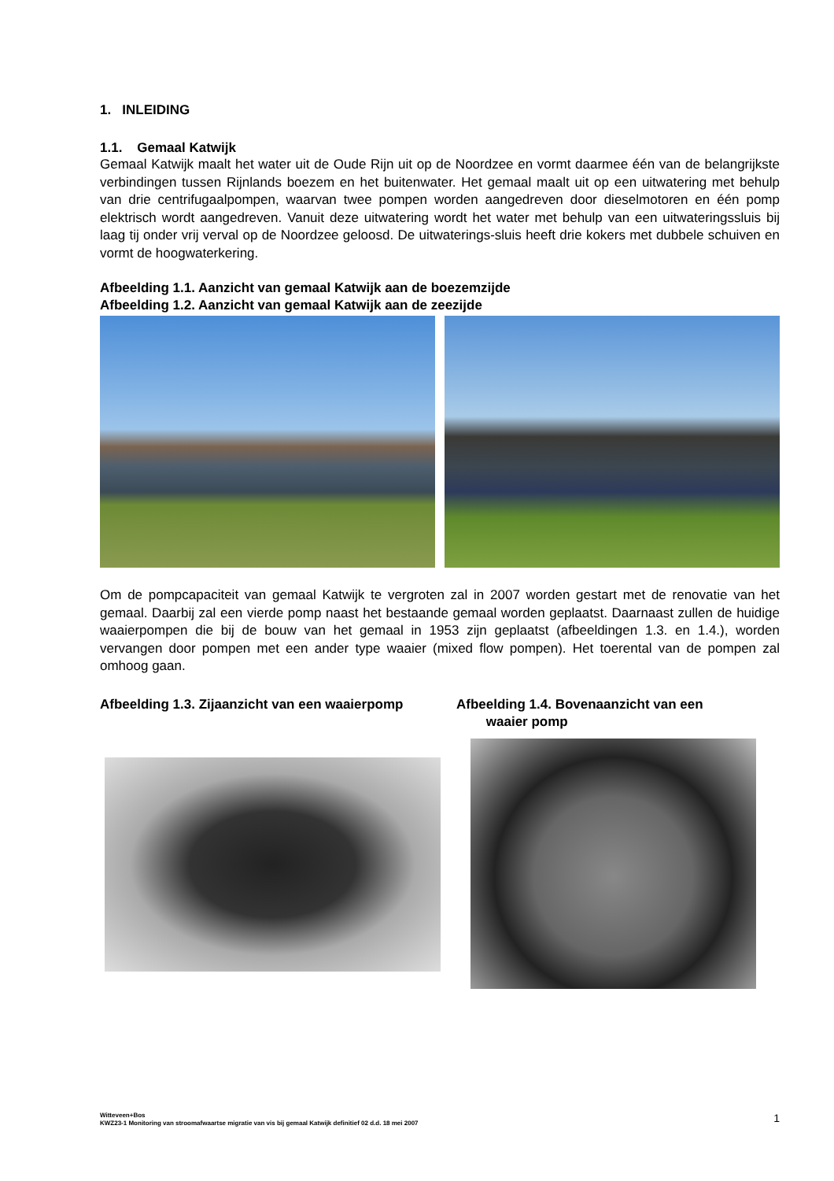1. INLEIDING
1.1. Gemaal Katwijk
Gemaal Katwijk maalt het water uit de Oude Rijn uit op de Noordzee en vormt daarmee één van de belangrijkste verbindingen tussen Rijnlands boezem en het buitenwater. Het gemaal maalt uit op een uitwatering met behulp van drie centrifugaalpompen, waarvan twee pompen worden aangedreven door dieselmotoren en één pomp elektrisch wordt aangedreven. Vanuit deze uitwatering wordt het water met behulp van een uitwateringssluis bij laag tij onder vrij verval op de Noordzee geloosd. De uitwaterings-sluis heeft drie kokers met dubbele schuiven en vormt de hoogwaterkering.
Afbeelding 1.1. Aanzicht van gemaal Katwijk aan de boezemzijde
Afbeelding 1.2. Aanzicht van gemaal Katwijk aan de zeezijde
Om de pompcapaciteit van gemaal Katwijk te vergroten zal in 2007 worden gestart met de renovatie van het gemaal. Daarbij zal een vierde pomp naast het bestaande gemaal worden geplaatst. Daarnaast zullen de huidige waaierpompen die bij de bouw van het gemaal in 1953 zijn geplaatst (afbeeldingen 1.3. en 1.4.), worden vervangen door pompen met een ander type waaier (mixed flow pompen). Het toerental van de pompen zal omhoog gaan.
Afbeelding 1.3. Zijaanzicht van een waaierpomp Afbeelding 1.4. Bovenaanzicht van een
waaier pomp
Witteveen+Bos
KWZ23-1 Monitoring van stroomafwaartse migratie van vis bij gemaal Katwijk definitief 02 d.d. 18 mei 2007
1